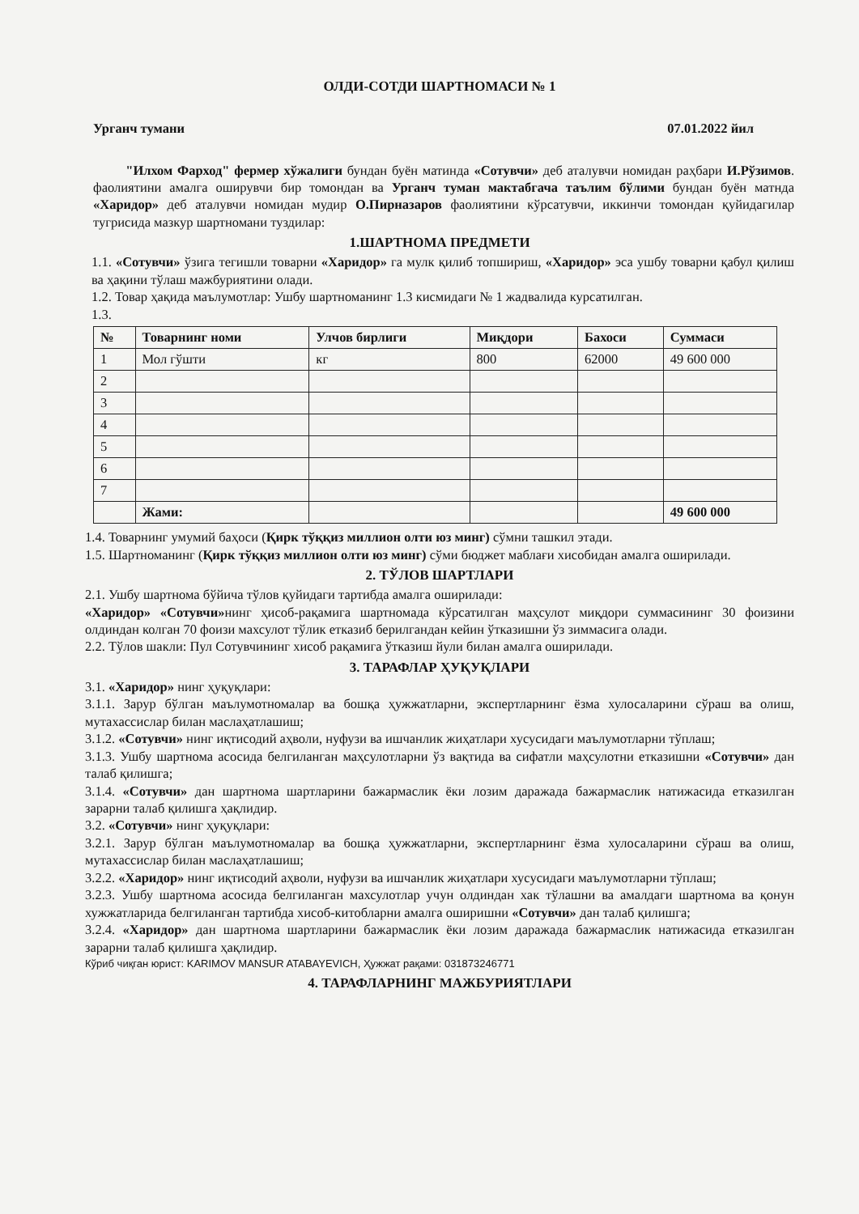ОЛДИ-СОТДИ ШАРТНОМАСИ № 1
Урганч тумани 07.01.2022 йил
"Илхом Фарход" фермер хўжалиги бундан буён матинда «Сотувчи» деб аталувчи номидан раҳбари И.Рўзимов. фаолиятини амалга оширувчи бир томондан ва Урганч туман мактабгача таълим бўлими бундан буён матнда «Харидор» деб аталувчи номидан мудир О.Пирназаров фаолиятини кўрсатувчи, иккинчи томондан қуйидагилар тугрисида мазкур шартномани туздилар:
1.ШАРТНОМА ПРЕДМЕТИ
1.1. «Сотувчи» ўзига тегишли товарни «Харидор» га мулк қилиб топшириш, «Харидор» эса ушбу товарни қабул қилиш ва ҳақини тўлаш мажбуриятини олади.
1.2. Товар ҳақида маълумотлар: Ушбу шартноманинг 1.3 кисмидаги № 1 жадвалида курсатилган.
1.3.
| № | Товарнинг номи | Улчов бирлиги | Миқдори | Бахоси | Суммаси |
| --- | --- | --- | --- | --- | --- |
| 1 | Мол гўшти | кг | 800 | 62000 | 49 600 000 |
| 2 | | | | | |
| 3 | | | | | |
| 4 | | | | | |
| 5 | | | | | |
| 6 | | | | | |
| 7 | | | | | |
| | Жами: | | | | 49 600 000 |
1.4. Товарнинг умумий баҳоси (Қирк тўққиз миллион олти юз минг) сўмни ташкил этади.
1.5. Шартноманинг (Қирк тўққиз миллион олти юз минг) сўми бюджет маблағи хисобидан амалга оширилади.
2. ТЎЛОВ ШАРТЛАРИ
2.1. Ушбу шартнома бўйича тўлов қуйидаги тартибда амалга оширилади:
«Харидор» «Сотувчи»нинг ҳисоб-рақамига шартномада кўрсатилган маҳсулот миқдори суммасининг 30 фоизини олдиндан колган 70 фоизи махсулот тўлик етказиб берилгандан кейин ўтказишни ўз зиммасига олади.
2.2. Тўлов шакли: Пул Сотувчининг хисоб рақамига ўтказиш йули билан амалга оширилади.
3. ТАРАФЛАР ҲУҚУҚЛАРИ
3.1. «Харидор» нинг ҳуқуқлари:
3.1.1. Зарур бўлган маълумотномалар ва бошқа ҳужжатларни, экспертларнинг ёзма хулосаларини сўраш ва олиш, мутахассислар билан маслаҳатлашиш;
3.1.2. «Сотувчи» нинг иқтисодий аҳволи, нуфузи ва ишчанлик жиҳатлари хусусидаги маълумотларни тўплаш;
3.1.3. Ушбу шартнома асосида белгиланган маҳсулотларни ўз вақтида ва сифатли маҳсулотни етказишни «Сотувчи» дан талаб қилишга;
3.1.4. «Сотувчи» дан шартнома шартларини бажармаслик ёки лозим даражада бажармаслик натижасида етказилган зарарни талаб қилишга ҳақлидир.
3.2. «Сотувчи» нинг ҳуқуқлари:
3.2.1. Зарур бўлган маълумотномалар ва бошқа ҳужжатларни, экспертларнинг ёзма хулосаларини сўраш ва олиш, мутахассислар билан маслаҳатлашиш;
3.2.2. «Харидор» нинг иқтисодий аҳволи, нуфузи ва ишчанлик жиҳатлари хусусидаги маълумотларни тўплаш;
3.2.3. Ушбу шартнома асосида белгиланган махсулотлар учун олдиндан хак тўлашни ва амалдаги шартнома ва қонун хужжатларида белгиланган тартибда хисоб-китобларни амалга оширишни «Сотувчи» дан талаб қилишга;
3.2.4. «Харидор» дан шартнома шартларини бажармаслик ёки лозим даражада бажармаслик натижасида етказилган зарарни талаб қилишга ҳақлидир.
Кўриб чиқган юрист: KARIMOV MANSUR ATABAYEVICH, Ҳужжат рақами: 031873246771
4. ТАРАФЛАРНИНГ МАЖБУРИЯТЛАРИ